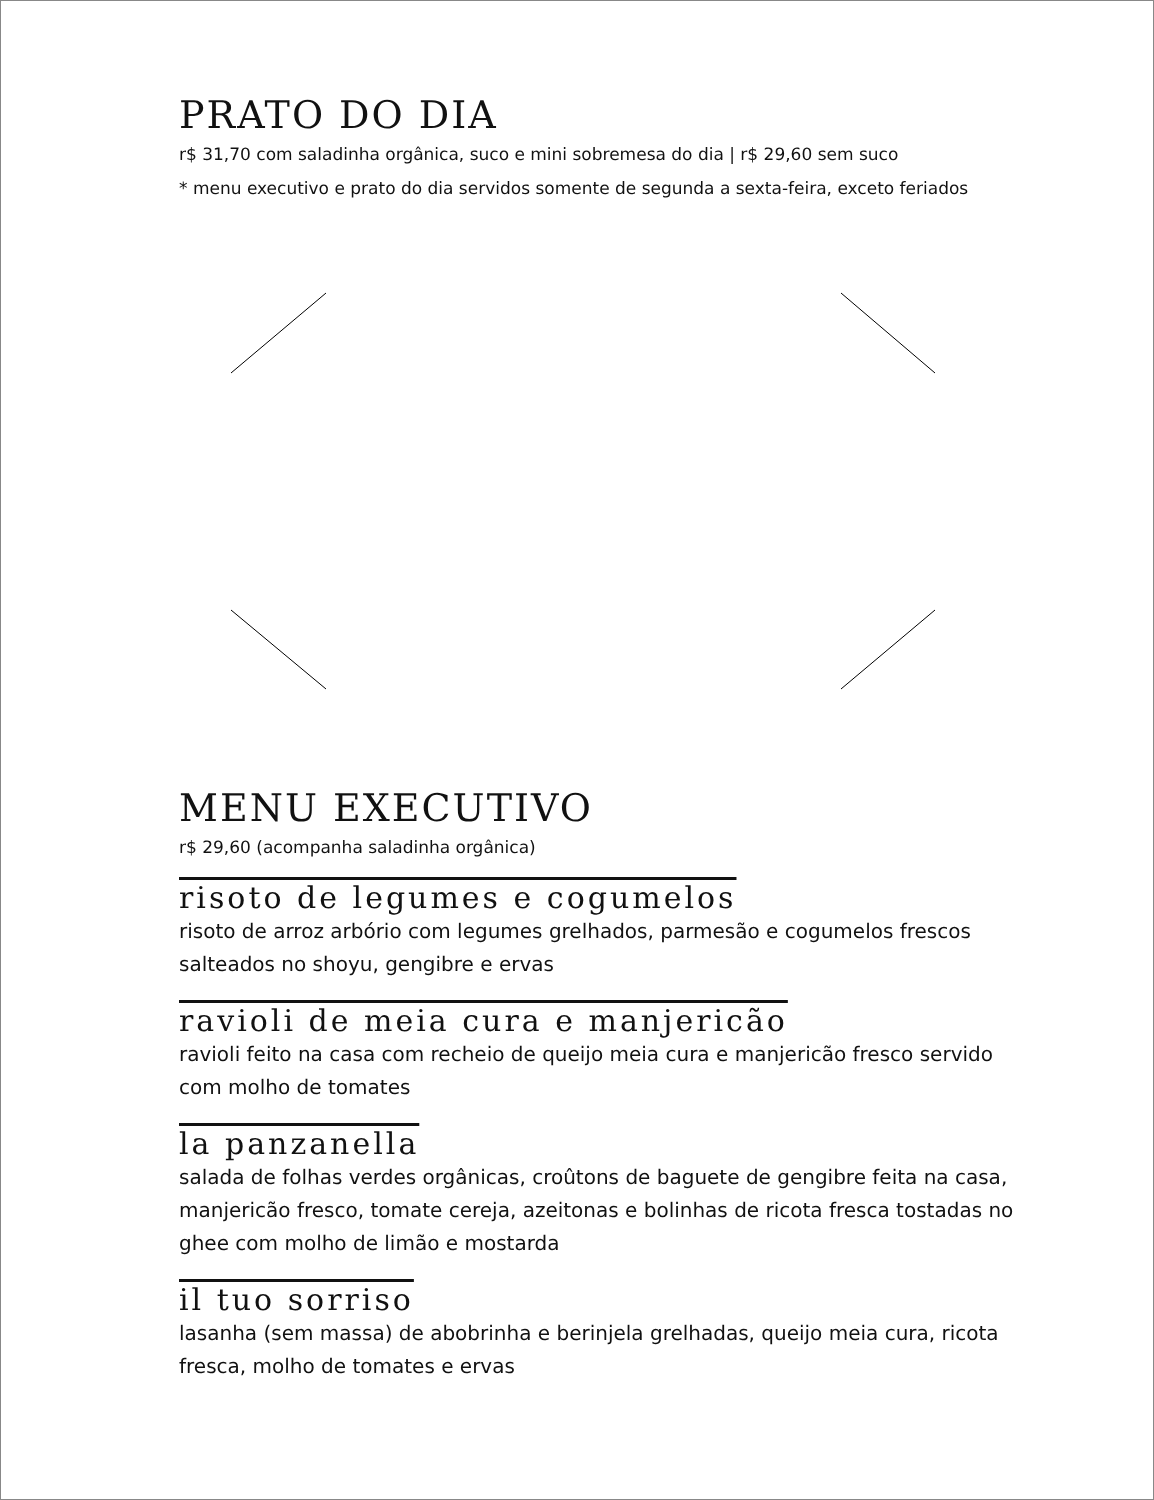PRATO DO DIA
r$ 31,70 com saladinha orgânica, suco e mini sobremesa do dia | r$ 29,60 sem suco
* menu executivo e prato do dia servidos somente de segunda a sexta-feira, exceto feriados
MENU EXECUTIVO
r$ 29,60 (acompanha saladinha orgânica)
risoto de legumes e cogumelos
risoto de arroz arbório com legumes grelhados, parmesão e cogumelos frescos salteados no shoyu, gengibre e ervas
ravioli de meia cura e manjericão
ravioli feito na casa com recheio de queijo meia cura e manjericão fresco servido com molho de tomates
la panzanella
salada de folhas verdes orgânicas, croûtons de baguete de gengibre feita na casa, manjericão fresco, tomate cereja, azeitonas e bolinhas de ricota fresca tostadas no ghee com molho de limão e mostarda
il tuo sorriso
lasanha (sem massa) de abobrinha e berinjela grelhadas, queijo meia cura, ricota fresca, molho de tomates e ervas